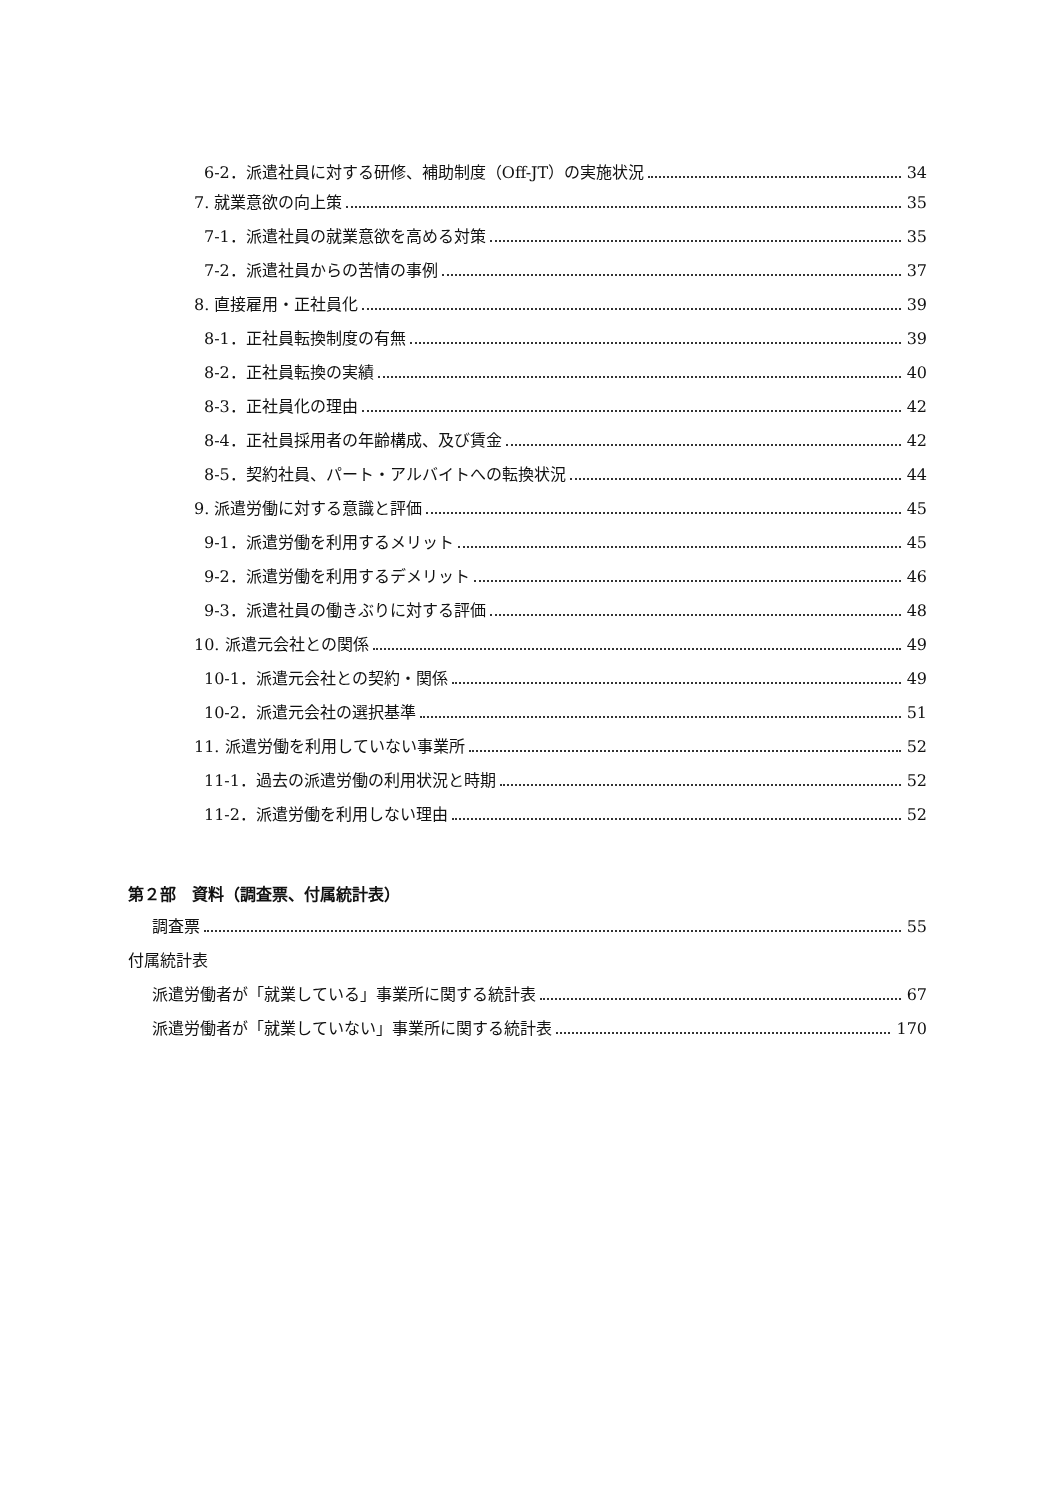6-2．派遣社員に対する研修、補助制度（Off-JT）の実施状況 34
7. 就業意欲の向上策 35
7-1．派遣社員の就業意欲を高める対策 35
7-2．派遣社員からの苦情の事例 37
8. 直接雇用・正社員化 39
8-1．正社員転換制度の有無 39
8-2．正社員転換の実績 40
8-3．正社員化の理由 42
8-4．正社員採用者の年齢構成、及び賃金 42
8-5．契約社員、パート・アルバイトへの転換状況 44
9. 派遣労働に対する意識と評価 45
9-1．派遣労働を利用するメリット 45
9-2．派遣労働を利用するデメリット 46
9-3．派遣社員の働きぶりに対する評価 48
10. 派遣元会社との関係 49
10-1．派遣元会社との契約・関係 49
10-2．派遣元会社の選択基準 51
11. 派遣労働を利用していない事業所 52
11-1．過去の派遣労働の利用状況と時期 52
11-2．派遣労働を利用しない理由 52
第２部　資料（調査票、付属統計表）
調査票 55
付属統計表
派遣労働者が「就業している」事業所に関する統計表 67
派遣労働者が「就業していない」事業所に関する統計表 170